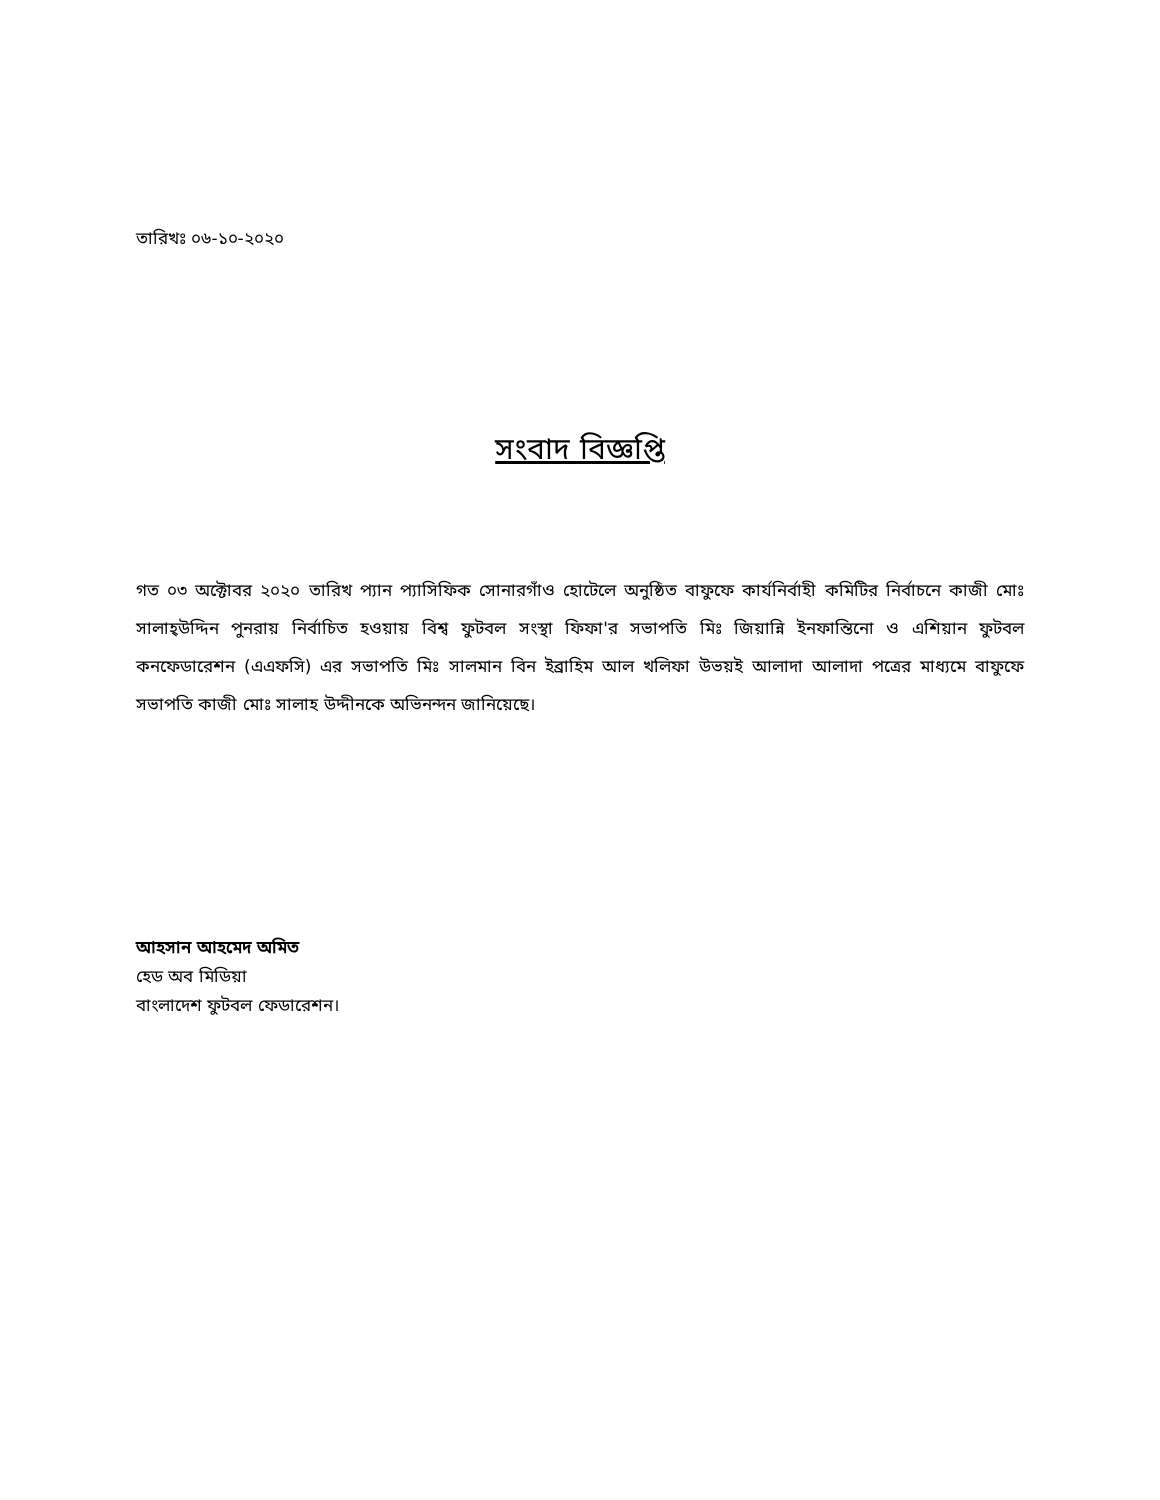তারিখঃ ০৬-১০-২০২০
সংবাদ বিজ্ঞপ্তি
গত ০৩ অক্টোবর ২০২০ তারিখ প্যান প্যাসিফিক সোনারগাঁও হোটেলে অনুষ্ঠিত বাফুফে কার্যনির্বাহী কমিটির নির্বাচনে কাজী মোঃ সালাহ্উদ্দিন পুনরায় নির্বাচিত হওয়ায় বিশ্ব ফুটবল সংস্থা ফিফা'র সভাপতি মিঃ জিয়ান্নি ইনফান্তিনো ও এশিয়ান ফুটবল কনফেডারেশন (এএফসি) এর সভাপতি মিঃ সালমান বিন ইব্রাহিম আল খলিফা উভয়ই আলাদা আলাদা পত্রের মাধ্যমে বাফুফে সভাপতি কাজী মোঃ সালাহ উদ্দীনকে অভিনন্দন জানিয়েছে।
আহসান আহমেদ অমিত
হেড অব মিডিয়া
বাংলাদেশ ফুটবল ফেডারেশন।